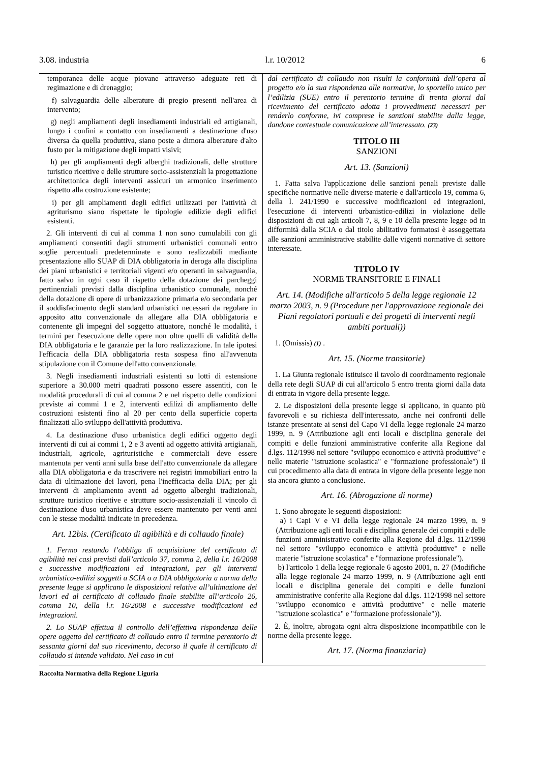3.08. industria l.r. 10/2012 6
temporanea delle acque piovane attraverso adeguate reti di regimazione e di drenaggio;
f) salvaguardia delle alberature di pregio presenti nell'area di intervento;
g) negli ampliamenti degli insediamenti industriali ed artigianali, lungo i confini a contatto con insediamenti a destinazione d'uso diversa da quella produttiva, siano poste a dimora alberature d'alto fusto per la mitigazione degli impatti visivi;
h) per gli ampliamenti degli alberghi tradizionali, delle strutture turistico ricettive e delle strutture socio-assistenziali la progettazione architettonica degli interventi assicuri un armonico inserimento rispetto alla costruzione esistente;
i) per gli ampliamenti degli edifici utilizzati per l'attività di agriturismo siano rispettate le tipologie edilizie degli edifici esistenti.
2. Gli interventi di cui al comma 1 non sono cumulabili con gli ampliamenti consentiti dagli strumenti urbanistici comunali entro soglie percentuali predeterminate e sono realizzabili mediante presentazione allo SUAP di DIA obbligatoria in deroga alla disciplina dei piani urbanistici e territoriali vigenti e/o operanti in salvaguardia, fatto salvo in ogni caso il rispetto della dotazione dei parcheggi pertinenziali previsti dalla disciplina urbanistico comunale, nonché della dotazione di opere di urbanizzazione primaria e/o secondaria per il soddisfacimento degli standard urbanistici necessari da regolare in apposito atto convenzionale da allegare alla DIA obbligatoria e contenente gli impegni del soggetto attuatore, nonché le modalità, i termini per l'esecuzione delle opere non oltre quelli di validità della DIA obbligatoria e le garanzie per la loro realizzazione. In tale ipotesi l'efficacia della DIA obbligatoria resta sospesa fino all'avvenuta stipulazione con il Comune dell'atto convenzionale.
3. Negli insediamenti industriali esistenti su lotti di estensione superiore a 30.000 metri quadrati possono essere assentiti, con le modalità procedurali di cui al comma 2 e nel rispetto delle condizioni previste ai commi 1 e 2, interventi edilizi di ampliamento delle costruzioni esistenti fino al 20 per cento della superficie coperta finalizzati allo sviluppo dell'attività produttiva.
4. La destinazione d'uso urbanistica degli edifici oggetto degli interventi di cui ai commi 1, 2 e 3 aventi ad oggetto attività artigianali, industriali, agricole, agrituristiche e commerciali deve essere mantenuta per venti anni sulla base dell'atto convenzionale da allegare alla DIA obbligatoria e da trascrivere nei registri immobiliari entro la data di ultimazione dei lavori, pena l'inefficacia della DIA; per gli interventi di ampliamento aventi ad oggetto alberghi tradizionali, strutture turistico ricettive e strutture socio-assistenziali il vincolo di destinazione d'uso urbanistica deve essere mantenuto per venti anni con le stesse modalità indicate in precedenza.
Art. 12bis. (Certificato di agibilità e di collaudo finale)
1. Fermo restando l’obbligo di acquisizione del certificato di agibilità nei casi previsti dall’articolo 37, comma 2, della l.r. 16/2008 e successive modificazioni ed integrazioni, per gli interventi urbanistico-edilizi soggetti a SCIA o a DIA obbligatoria a norma della presente legge si applicano le disposizioni relative all’ultimazione dei lavori ed al certificato di collaudo finale stabilite all’articolo 26, comma 10, della l.r. 16/2008 e successive modificazioni ed integrazioni.
2. Lo SUAP effettua il controllo dell’effettiva rispondenza delle opere oggetto del certificato di collaudo entro il termine perentorio di sessanta giorni dal suo ricevimento, decorso il quale il certificato di collaudo si intende validato. Nel caso in cui
dal certificato di collaudo non risulti la conformità dell’opera al progetto e/o la sua rispondenza alle normative, lo sportello unico per l’edilizia (SUE) entro il perentorio termine di trenta giorni dal ricevimento del certificato adotta i provvedimenti necessari per renderlo conforme, ivi comprese le sanzioni stabilite dalla legge, dandone contestuale comunicazione all’interessato. (23)
TITOLO III
SANZIONI
Art. 13. (Sanzioni)
1. Fatta salva l'applicazione delle sanzioni penali previste dalle specifiche normative nelle diverse materie e dall'articolo 19, comma 6, della l. 241/1990 e successive modificazioni ed integrazioni, l'esecuzione di interventi urbanistico-edilizi in violazione delle disposizioni di cui agli articoli 7, 8, 9 e 10 della presente legge od in difformità dalla SCIA o dal titolo abilitativo formatosi è assoggettata alle sanzioni amministrative stabilite dalle vigenti normative di settore interessate.
TITOLO IV
NORME TRANSITORIE E FINALI
Art. 14. (Modifiche all'articolo 5 della legge regionale 12 marzo 2003, n. 9 (Procedure per l'approvazione regionale dei Piani regolatori portuali e dei progetti di interventi negli ambiti portuali))
1. (Omissis) (1) .
Art. 15. (Norme transitorie)
1. La Giunta regionale istituisce il tavolo di coordinamento regionale della rete degli SUAP di cui all'articolo 5 entro trenta giorni dalla data di entrata in vigore della presente legge.
2. Le disposizioni della presente legge si applicano, in quanto più favorevoli e su richiesta dell'interessato, anche nei confronti delle istanze presentate ai sensi del Capo VI della legge regionale 24 marzo 1999, n. 9 (Attribuzione agli enti locali e disciplina generale dei compiti e delle funzioni amministrative conferite alla Regione dal d.lgs. 112/1998 nel settore "sviluppo economico e attività produttive" e nelle materie "istruzione scolastica" e "formazione professionale") il cui procedimento alla data di entrata in vigore della presente legge non sia ancora giunto a conclusione.
Art. 16. (Abrogazione di norme)
1. Sono abrogate le seguenti disposizioni:
a) i Capi V e VI della legge regionale 24 marzo 1999, n. 9 (Attribuzione agli enti locali e disciplina generale dei compiti e delle funzioni amministrative conferite alla Regione dal d.lgs. 112/1998 nel settore "sviluppo economico e attività produttive" e nelle materie "istruzione scolastica" e "formazione professionale").
b) l'articolo 1 della legge regionale 6 agosto 2001, n. 27 (Modifiche alla legge regionale 24 marzo 1999, n. 9 (Attribuzione agli enti locali e disciplina generale dei compiti e delle funzioni amministrative conferite alla Regione dal d.lgs. 112/1998 nel settore "sviluppo economico e attività produttive" e nelle materie "istruzione scolastica" e "formazione professionale")).
2. È, inoltre, abrogata ogni altra disposizione incompatibile con le norme della presente legge.
Art. 17. (Norma finanziaria)
Raccolta Normativa della Regione Liguria